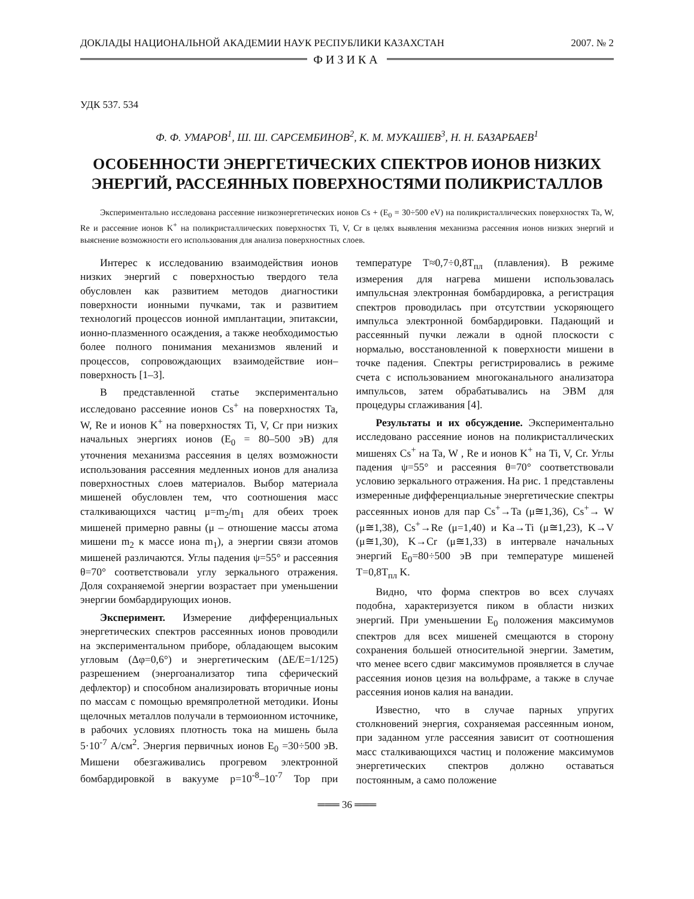ДОКЛАДЫ НАЦИОНАЛЬНОЙ АКАДЕМИИ НАУК РЕСПУБЛИКИ КАЗАХСТАН 2007. № 2
ФИЗИКА
УДК 537. 534
Ф. Ф. УМАРОВ<sup>1</sup>, Ш. Ш. САРСЕМБИНОВ<sup>2</sup>, К. М. МУКАШЕВ<sup>3</sup>, Н. Н. БАЗАРБАЕВ<sup>1</sup>
ОСОБЕННОСТИ ЭНЕРГЕТИЧЕСКИХ СПЕКТРОВ ИОНОВ НИЗКИХ ЭНЕРГИЙ, РАССЕЯННЫХ ПОВЕРХНОСТЯМИ ПОЛИКРИСТАЛЛОВ
Экспериментально исследована рассеяние низкоэнергетических ионов Cs + (E<sub>0</sub> = 30÷500 eV) на поликристаллических поверхностях Ta, W, Re и рассеяние ионов K<sup>+</sup> на поликристаллических поверхностях Ti, V, Cr в целях выявления механизма рассеяния ионов низких энергий и выяснение возможности его использования для анализа поверхностных слоев.
Интерес к исследованию взаимодействия ионов низких энергий с поверхностью твердого тела обусловлен как развитием методов диагностики поверхности ионными пучками, так и развитием технологий процессов ионной имплантации, эпитаксии, ионно-плазменного осаждения, а также необходимостью более полного понимания механизмов явлений и процессов, сопровождающих взаимодействие ион–поверхность [1–3].
В представленной статье экспериментально исследовано рассеяние ионов Cs<sup>+</sup> на поверхностях Ta, W, Re и ионов K<sup>+</sup> на поверхностях Ti, V, Cr при низких начальных энергиях ионов (E<sub>0</sub> = 80–500 эВ) для уточнения механизма рассеяния в целях возможности использования рассеяния медленных ионов для анализа поверхностных слоев материалов. Выбор материала мишеней обусловлен тем, что соотношения масс сталкивающихся частиц μ=m<sub>2</sub>/m<sub>1</sub> для обеих троек мишеней примерно равны (μ – отношение массы атома мишени m<sub>2</sub> к массе иона m<sub>1</sub>), а энергии связи атомов мишеней различаются. Углы падения ψ=55° и рассеяния θ=70° соответствовали углу зеркального отражения. Доля сохраняемой энергии возрастает при уменьшении энергии бомбардирующих ионов.
Эксперимент. Измерение дифференциальных энергетических спектров рассеянных ионов проводили на экспериментальном приборе, обладающем высоким угловым (Δφ=0,6°) и энергетическим (ΔE/E=1/125) разрешением (энергоанализатор типа сферический дефлектор) и способном анализировать вторичные ионы по массам с помощью времяпролетной методики. Ионы щелочных металлов получали в термоионном источнике, в рабочих условиях плотность тока на мишень была 5·10<sup>-7</sup> А/см<sup>2</sup>. Энергия первичных ионов E<sub>0</sub> =30÷500 эВ. Мишени обезгаживались прогревом электронной бомбардировкой в вакууме p=10<sup>-8</sup>–10<sup>-7</sup> Тор при температуре T≈0,7÷0,8T<sub>пл</sub> (плавления). В режиме измерения для нагрева мишени использовалась импульсная электронная бомбардировка, а регистрация спектров проводилась при отсутствии ускоряющего импульса электронной бомбардировки. Падающий и рассеянный пучки лежали в одной плоскости с нормалью, восстановленной к поверхности мишени в точке падения. Спектры регистрировались в режиме счета с использованием многоканального анализатора импульсов, затем обрабатывались на ЭВМ для процедуры сглаживания [4].
Результаты и их обсуждение. Экспериментально исследовано рассеяние ионов на поликристаллических мишенях Cs<sup>+</sup> на Ta, W , Re и ионов K<sup>+</sup> на Ti, V, Cr. Углы падения ψ=55° и рассеяния θ=70° соответствовали условию зеркального отражения. На рис. 1 представлены измеренные дифференциальные энергетические спектры рассеянных ионов для пар Cs<sup>+</sup>→Ta (μ≅1,36), Cs<sup>+</sup>→ W (μ≅1,38), Cs<sup>+</sup>→Re (μ=1,40) и Ka→Ti (μ≅1,23), K→V (μ≅1,30), K→Cr (μ≅1,33) в интервале начальных энергий E<sub>0</sub>=80÷500 эВ при температуре мишеней T=0,8T<sub>пл</sub> K.
Видно, что форма спектров во всех случаях подобна, характеризуется пиком в области низких энергий. При уменьшении E<sub>0</sub> положения максимумов спектров для всех мишеней смещаются в сторону сохранения большей относительной энергии. Заметим, что менее всего сдвиг максимумов проявляется в случае рассеяния ионов цезия на вольфраме, а также в случае рассеяния ионов калия на ванадии.
Известно, что в случае парных упругих столкновений энергия, сохраняемая рассеянным ионом, при заданном угле рассеяния зависит от соотношения масс сталкивающихся частиц и положение максимумов энергетических спектров должно оставаться постоянным, а само положение
═══ 36 ═══